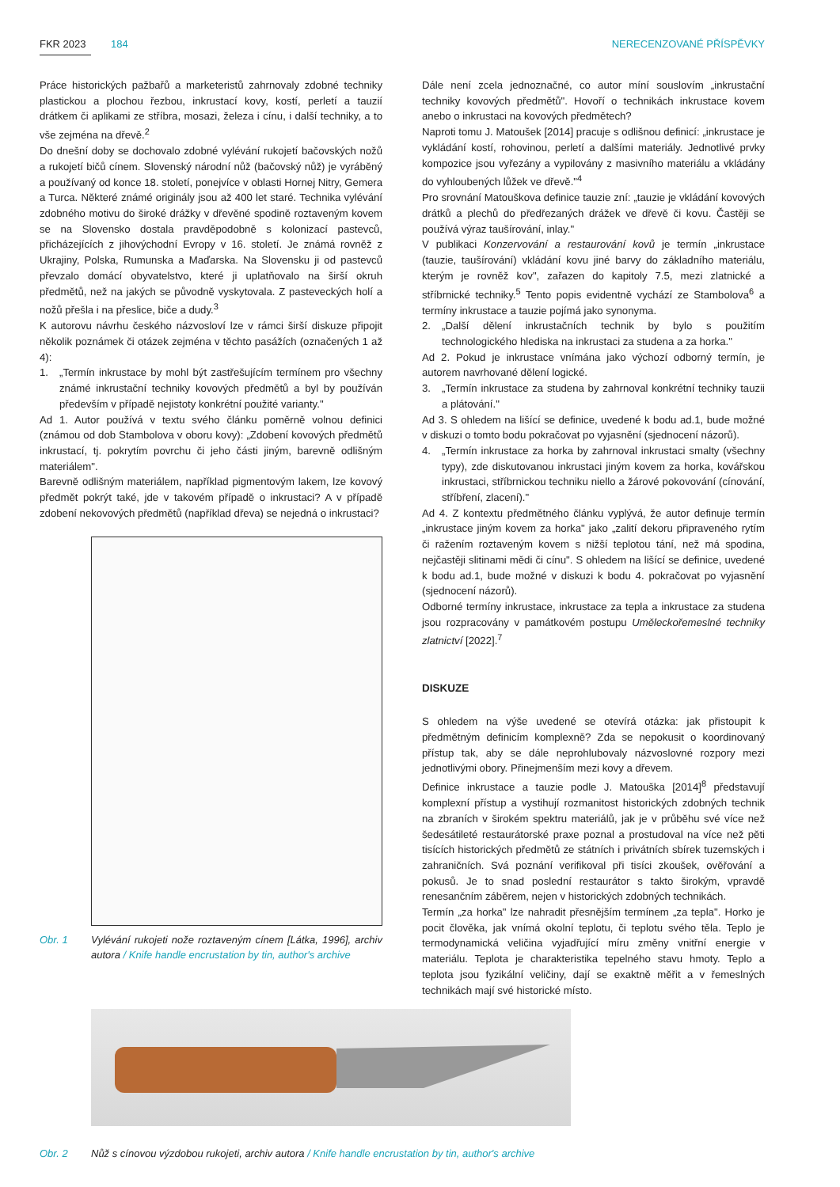FKR 2023 184 NERECENZOVANÉ PŘÍSPĚVKY
Práce historických pažbařů a marketeristů zahrnovaly zdobné techniky plastickou a plochou řezbou, inkrustací kovy, kostí, perletí a tauzií drátkem či aplikami ze stříbra, mosazi, železa i cínu, i další techniky, a to vše zejména na dřevě.<sup>2</sup>
Do dnešní doby se dochovalo zdobné vylévání rukojetí bačovských nožů a rukojetí bičů cínem. Slovenský národní nůž (bačovský nůž) je vyráběný a používaný od konce 18. století, ponejvíce v oblasti Hornej Nitry, Gemera a Turca. Některé známé originály jsou až 400 let staré. Technika vylévání zdobného motivu do široké drážky v dřevěné spodině roztaveným kovem se na Slovensko dostala pravděpodobně s kolonizací pastevců, přicházejících z jihovýchodní Evropy v 16. století. Je známá rovněž z Ukrajiny, Polska, Rumunska a Maďarska. Na Slovensku ji od pastevců převzalo domácí obyvatelstvo, které ji uplatňovalo na širší okruh předmětů, než na jakých se původně vyskytovala. Z pasteveckých holí a nožů přešla i na přeslice, biče a dudy.<sup>3</sup>
K autorovu návrhu českého názvosloví lze v rámci širší diskuze připojit několik poznámek či otázek zejména v těchto pasážích (označených 1 až 4):
1. „Termín inkrustace by mohl být zastřešujícím termínem pro všechny známé inkrustační techniky kovových předmětů a byl by používán především v případě nejistoty konkrétní použité varianty."
Ad 1. Autor používá v textu svého článku poměrně volnou definici (známou od dob Stambolova v oboru kovy): „Zdobení kovových předmětů inkrustací, tj. pokrytím povrchu či jeho části jiným, barevně odlišným materiálem".
Barevně odlišným materiálem, například pigmentovým lakem, lze kovový předmět pokrýt také, jde v takovém případě o inkrustaci? A v případě zdobení nekovových předmětů (například dřeva) se nejedná o inkrustaci?
Obr. 1 Vylévání rukojeti nože roztaveným cínem [Látka, 1996], archiv autora / Knife handle encrustation by tin, author's archive
Dále není zcela jednoznačné, co autor míní souslovím „inkrustační techniky kovových předmětů". Hovoří o technikách inkrustace kovem anebo o inkrustaci na kovových předmětech?
Naproti tomu J. Matoušek [2014] pracuje s odlišnou definicí: „inkrustace je vykládání kostí, rohovinou, perletí a dalšími materiály. Jednotlivé prvky kompozice jsou vyřezány a vypilovány z masivního materiálu a vkládány do vyhloubených lůžek ve dřevě."<sup>4</sup>
Pro srovnání Matouškova definice tauzie zní: „tauzie je vkládání kovových drátků a plechů do předřezaných drážek ve dřevě či kovu. Častěji se používá výraz taušírování, inlay."
V publikaci Konzervování a restaurování kovů je termín „inkrustace (tauzie, taušírování) vkládání kovu jiné barvy do základního materiálu, kterým je rovněž kov", zařazen do kapitoly 7.5, mezi zlatnické a stříbrnické techniky.<sup>5</sup> Tento popis evidentně vychází ze Stambolova<sup>6</sup> a termíny inkrustace a tauzie pojímá jako synonyma.
2. „Další dělení inkrustačních technik by bylo s použitím technologického hlediska na inkrustaci za studena a za horka."
Ad 2. Pokud je inkrustace vnímána jako výchozí odborný termín, je autorem navrhované dělení logické.
3. „Termín inkrustace za studena by zahrnoval konkrétní techniky tauzii a plátování."
Ad 3. S ohledem na lišící se definice, uvedené k bodu ad.1, bude možné v diskuzi o tomto bodu pokračovat po vyjasnění (sjednocení názorů).
4. „Termín inkrustace za horka by zahrnoval inkrustaci smalty (všechny typy), zde diskutovanou inkrustaci jiným kovem za horka, kovářskou inkrustaci, stříbrnickou techniku niello a žárové pokovování (cínování, stříbření, zlacení)."
Ad 4. Z kontextu předmětného článku vyplývá, že autor definuje termín „inkrustace jiným kovem za horka" jako „zalití dekoru připraveného rytím či ražením roztaveným kovem s nižší teplotou tání, než má spodina, nejčastěji slitinami mědi či cínu". S ohledem na lišící se definice, uvedené k bodu ad.1, bude možné v diskuzi k bodu 4. pokračovat po vyjasnění (sjednocení názorů).
Odborné termíny inkrustace, inkrustace za tepla a inkrustace za studena jsou rozpracovány v památkovém postupu Uměleckořemeslné techniky zlatnictví [2022].<sup>7</sup>
DISKUZE
S ohledem na výše uvedené se otevírá otázka: jak přistoupit k předmětným definicím komplexně? Zda se nepokusit o koordinovaný přístup tak, aby se dále neprohlubovaly názvoslovné rozpory mezi jednotlivými obory. Přinejmenším mezi kovy a dřevem.
Definice inkrustace a tauzie podle J. Matouška [2014]<sup>8</sup> představují komplexní přístup a vystihují rozmanitost historických zdobných technik na zbraních v širokém spektru materiálů, jak je v průběhu své více než šedesátileté restaurátorské praxe poznal a prostudoval na více než pěti tisících historických předmětů ze státních i privátních sbírek tuzemských i zahraničních. Svá poznání verifikoval při tisíci zkoušek, ověřování a pokusů. Je to snad poslední restaurátor s takto širokým, vpravdě renesančním záběrem, nejen v historických zdobných technikách.
Termín „za horka" lze nahradit přesnějším termínem „za tepla". Horko je pocit člověka, jak vnímá okolní teplotu, či teplotu svého těla. Teplo je termodynamická veličina vyjadřující míru změny vnitřní energie v materiálu. Teplota je charakteristika tepelného stavu hmoty. Teplo a teplota jsou fyzikální veličiny, dají se exaktně měřit a v řemeslných technikách mají své historické místo.
Obr. 2 Nůž s cínovou výzdobou rukojeti, archiv autora / Knife handle encrustation by tin, author's archive